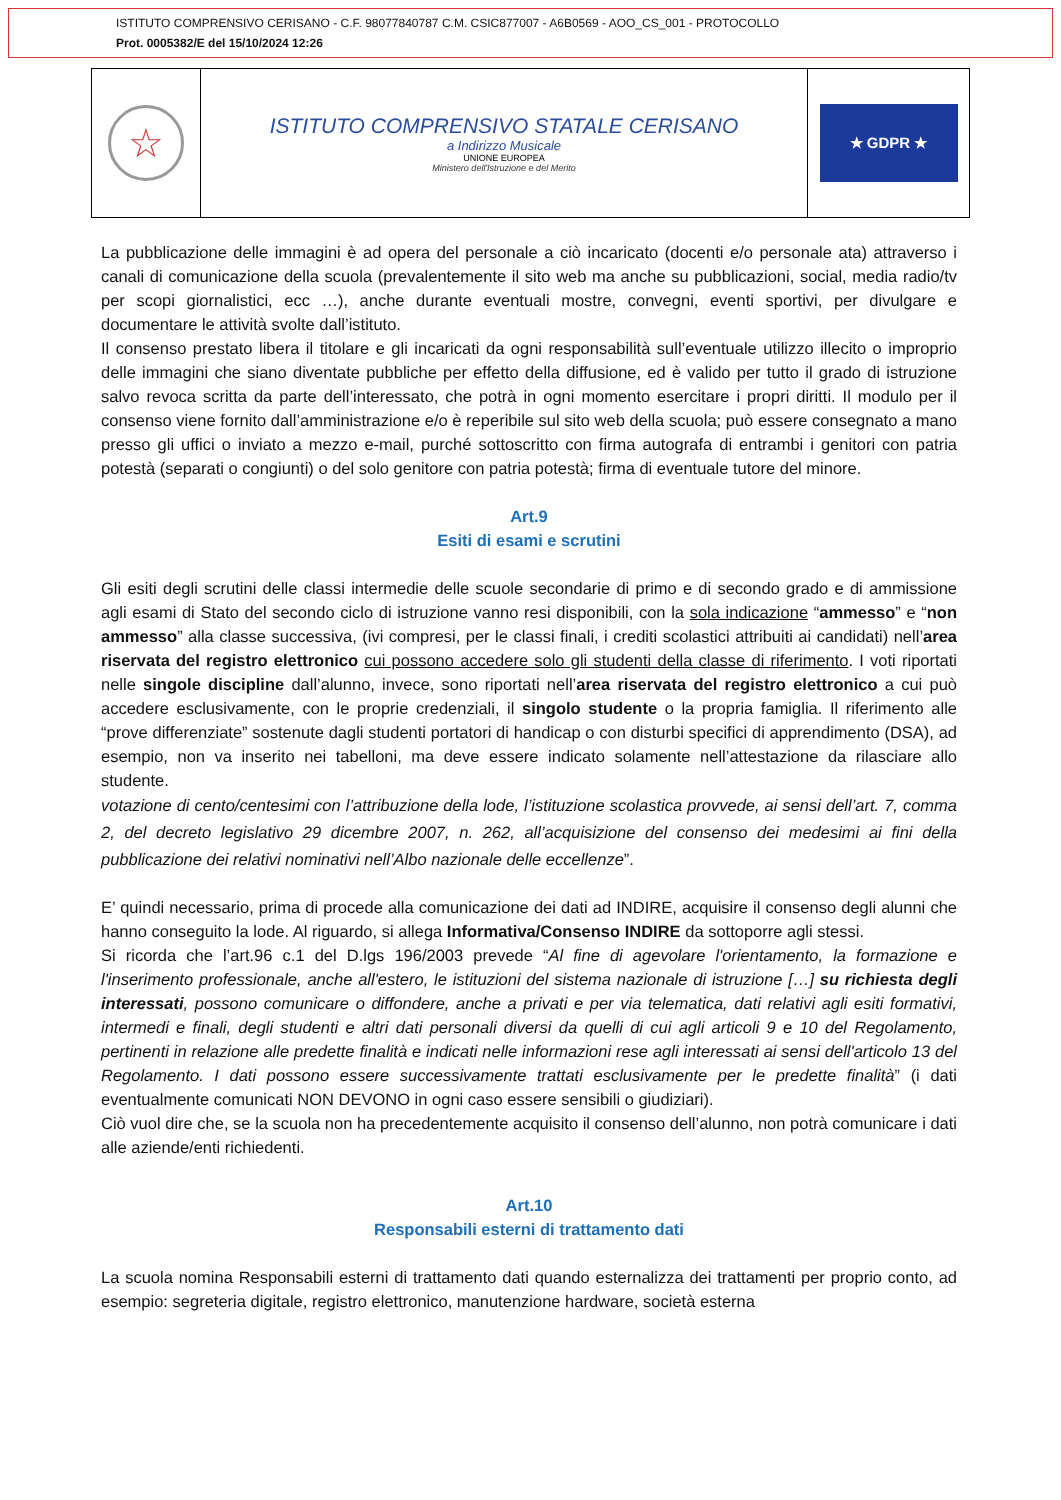ISTITUTO COMPRENSIVO CERISANO - C.F. 98077840787 C.M. CSIC877007 - A6B0569 - AOO_CS_001 - PROTOCOLLO
Prot. 0005382/E del 15/10/2024 12:26
☆
ISTITUTO COMPRENSIVO STATALE CERISANO
a Indirizzo Musicale
UNIONE EUROPEA
Ministero dell'Istruzione e del Merito
★ GDPR ★
La pubblicazione delle immagini è ad opera del personale a ciò incaricato (docenti e/o personale ata) attraverso i canali di comunicazione della scuola (prevalentemente il sito web ma anche su pubblicazioni, social, media radio/tv per scopi giornalistici, ecc …), anche durante eventuali mostre, convegni, eventi sportivi, per divulgare e documentare le attività svolte dall’istituto.
Il consenso prestato libera il titolare e gli incaricati da ogni responsabilità sull’eventuale utilizzo illecito o improprio delle immagini che siano diventate pubbliche per effetto della diffusione, ed è valido per tutto il grado di istruzione salvo revoca scritta da parte dell’interessato, che potrà in ogni momento esercitare i propri diritti. Il modulo per il consenso viene fornito dall’amministrazione e/o è reperibile sul sito web della scuola; può essere consegnato a mano presso gli uffici o inviato a mezzo e-mail, purché sottoscritto con firma autografa di entrambi i genitori con patria potestà (separati o congiunti) o del solo genitore con patria potestà; firma di eventuale tutore del minore.
Art.9
Esiti di esami e scrutini
Gli esiti degli scrutini delle classi intermedie delle scuole secondarie di primo e di secondo grado e di ammissione agli esami di Stato del secondo ciclo di istruzione vanno resi disponibili, con la sola indicazione “ammesso” e “non ammesso” alla classe successiva, (ivi compresi, per le classi finali, i crediti scolastici attribuiti ai candidati) nell’area riservata del registro elettronico cui possono accedere solo gli studenti della classe di riferimento. I voti riportati nelle singole discipline dall’alunno, invece, sono riportati nell’area riservata del registro elettronico a cui può accedere esclusivamente, con le proprie credenziali, il singolo studente o la propria famiglia. Il riferimento alle “prove differenziate” sostenute dagli studenti portatori di handicap o con disturbi specifici di apprendimento (DSA), ad esempio, non va inserito nei tabelloni, ma deve essere indicato solamente nell’attestazione da rilasciare allo studente.
votazione di cento/centesimi con l’attribuzione della lode, l’istituzione scolastica provvede, ai sensi dell’art. 7, comma 2, del decreto legislativo 29 dicembre 2007, n. 262, all’acquisizione del consenso dei medesimi ai fini della pubblicazione dei relativi nominativi nell’Albo nazionale delle eccellenze”.
E’ quindi necessario, prima di procede alla comunicazione dei dati ad INDIRE, acquisire il consenso degli alunni che hanno conseguito la lode. Al riguardo, si allega Informativa/Consenso INDIRE da sottoporre agli stessi.
Si ricorda che l’art.96 c.1 del D.lgs 196/2003 prevede “Al fine di agevolare l'orientamento, la formazione e l'inserimento professionale, anche all'estero, le istituzioni del sistema nazionale di istruzione […] su richiesta degli interessati, possono comunicare o diffondere, anche a privati e per via telematica, dati relativi agli esiti formativi, intermedi e finali, degli studenti e altri dati personali diversi da quelli di cui agli articoli 9 e 10 del Regolamento, pertinenti in relazione alle predette finalità e indicati nelle informazioni rese agli interessati ai sensi dell'articolo 13 del Regolamento. I dati possono essere successivamente trattati esclusivamente per le predette finalità” (i dati eventualmente comunicati NON DEVONO in ogni caso essere sensibili o giudiziari).
Ciò vuol dire che, se la scuola non ha precedentemente acquisito il consenso dell’alunno, non potrà comunicare i dati alle aziende/enti richiedenti.
Art.10
Responsabili esterni di trattamento dati
La scuola nomina Responsabili esterni di trattamento dati quando esternalizza dei trattamenti per proprio conto, ad esempio: segreteria digitale, registro elettronico, manutenzione hardware, società esterna